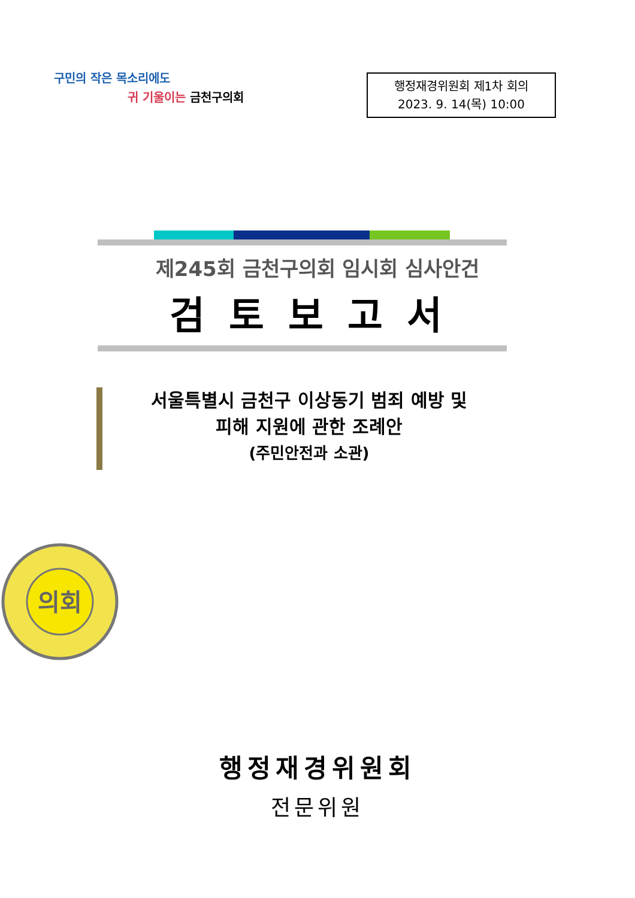구민의 작은 목소리에도
귀 기울이는 금천구의회
행정재경위원회 제1차 회의
2023. 9. 14(목) 10:00
제245회 금천구의회 임시회 심사안건
검토보고서
서울특별시 금천구 이상동기 범죄 예방 및
피해 지원에 관한 조례안
(주민안전과 소관)
의회
행정재경위원회
전문위원